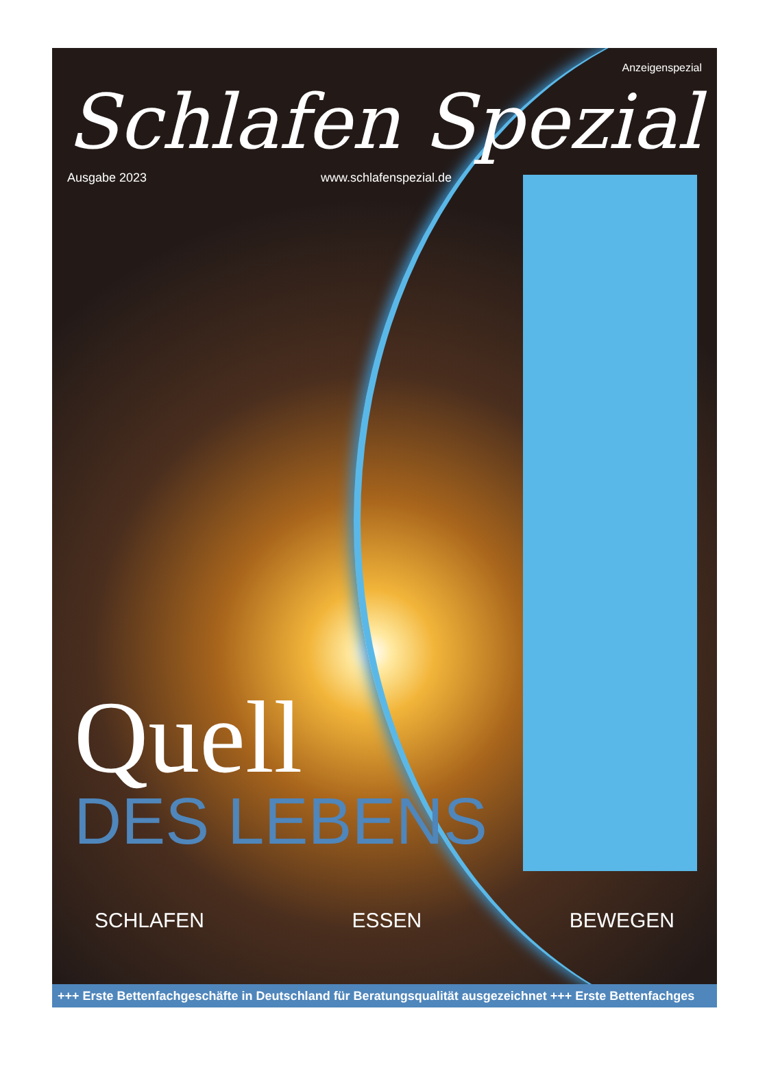Anzeigenspezial
Schlafen Spezial
Ausgabe 2023 www.schlafenspezial.de
Quell
DES LEBENS
SCHLAFEN ESSEN BEWEGEN
+++ Erste Bettenfachgeschäfte in Deutschland für Beratungsqualität ausgezeichnet +++ Erste Bettenfachges